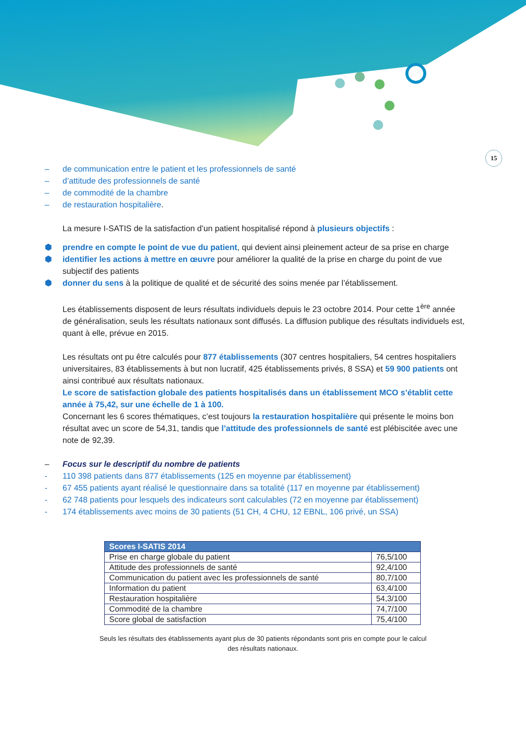15
– de communication entre le patient et les professionnels de santé
– d’attitude des professionnels de santé
– de commodité de la chambre
– de restauration hospitalière.
La mesure I-SATIS de la satisfaction d’un patient hospitalisé répond à plusieurs objectifs :
⬢ prendre en compte le point de vue du patient, qui devient ainsi pleinement acteur de sa prise en charge
⬢ identifier les actions à mettre en œuvre pour améliorer la qualité de la prise en charge du point de vue subjectif des patients
⬢ donner du sens à la politique de qualité et de sécurité des soins menée par l’établissement.
Les établissements disposent de leurs résultats individuels depuis le 23 octobre 2014. Pour cette 1<sup>ère</sup> année de généralisation, seuls les résultats nationaux sont diffusés. La diffusion publique des résultats individuels est, quant à elle, prévue en 2015.
Les résultats ont pu être calculés pour 877 établissements (307 centres hospitaliers, 54 centres hospitaliers universitaires, 83 établissements à but non lucratif, 425 établissements privés, 8 SSA) et 59 900 patients ont ainsi contribué aux résultats nationaux.
Le score de satisfaction globale des patients hospitalisés dans un établissement MCO s’établit cette année à 75,42, sur une échelle de 1 à 100.
Concernant les 6 scores thématiques, c’est toujours la restauration hospitalière qui présente le moins bon résultat avec un score de 54,31, tandis que l’attitude des professionnels de santé est plébiscitée avec une note de 92,39.
– Focus sur le descriptif du nombre de patients
- 110 398 patients dans 877 établissements (125 en moyenne par établissement)
- 67 455 patients ayant réalisé le questionnaire dans sa totalité (117 en moyenne par établissement)
- 62 748 patients pour lesquels des indicateurs sont calculables (72 en moyenne par établissement)
- 174 établissements avec moins de 30 patients (51 CH, 4 CHU, 12 EBNL, 106 privé, un SSA)
| Scores I-SATIS 2014 | |
| --- | --- |
| Prise en charge globale du patient | 76,5/100 |
| Attitude des professionnels de santé | 92,4/100 |
| Communication du patient avec les professionnels de santé | 80,7/100 |
| Information du patient | 63,4/100 |
| Restauration hospitalière | 54,3/100 |
| Commodité de la chambre | 74,7/100 |
| Score global de satisfaction | 75,4/100 |
Seuls les résultats des établissements ayant plus de 30 patients répondants sont pris en compte pour le calcul des résultats nationaux.